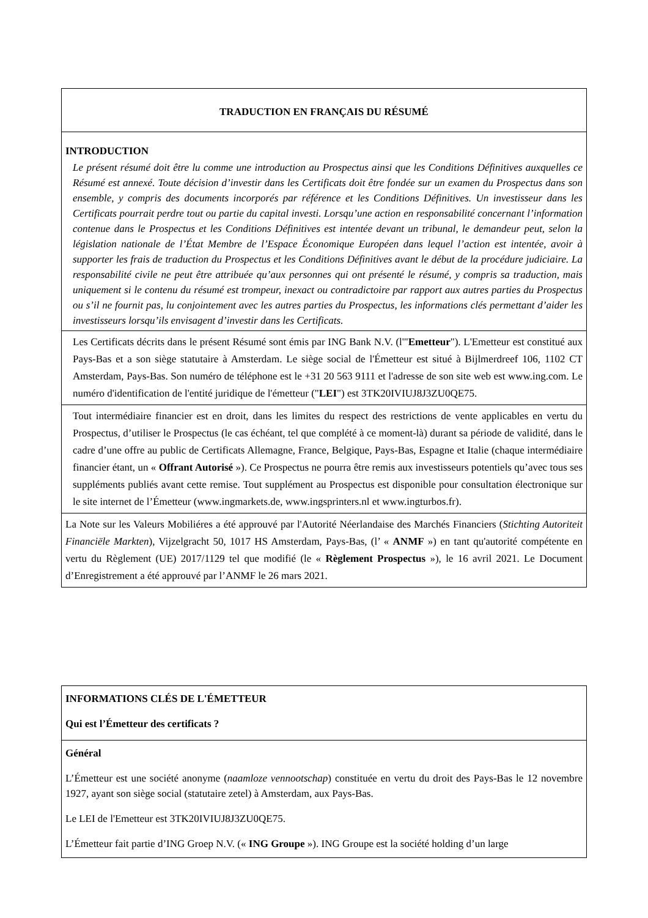TRADUCTION EN FRANÇAIS DU RÉSUMÉ
INTRODUCTION
Le présent résumé doit être lu comme une introduction au Prospectus ainsi que les Conditions Définitives auxquelles ce Résumé est annexé. Toute décision d’investir dans les Certificats doit être fondée sur un examen du Prospectus dans son ensemble, y compris des documents incorporés par référence et les Conditions Définitives. Un investisseur dans les Certificats pourrait perdre tout ou partie du capital investi. Lorsqu’une action en responsabilité concernant l’information contenue dans le Prospectus et les Conditions Définitives est intentée devant un tribunal, le demandeur peut, selon la législation nationale de l’État Membre de l’Espace Économique Européen dans lequel l’action est intentée, avoir à supporter les frais de traduction du Prospectus et les Conditions Définitives avant le début de la procédure judiciaire. La responsabilité civile ne peut être attribuée qu’aux personnes qui ont présenté le résumé, y compris sa traduction, mais uniquement si le contenu du résumé est trompeur, inexact ou contradictoire par rapport aux autres parties du Prospectus ou s’il ne fournit pas, lu conjointement avec les autres parties du Prospectus, les informations clés permettant d’aider les investisseurs lorsqu’ils envisagent d’investir dans les Certificats.
Les Certificats décrits dans le présent Résumé sont émis par ING Bank N.V. (l'"Emetteur"). L'Emetteur est constitué aux Pays-Bas et a son siège statutaire à Amsterdam. Le siège social de l'Émetteur est situé à Bijlmerdreef 106, 1102 CT Amsterdam, Pays-Bas. Son numéro de téléphone est le +31 20 563 9111 et l'adresse de son site web est www.ing.com. Le numéro d'identification de l'entité juridique de l'émetteur ("LEI") est 3TK20IVIUJ8J3ZU0QE75.
Tout intermédiaire financier est en droit, dans les limites du respect des restrictions de vente applicables en vertu du Prospectus, d’utiliser le Prospectus (le cas échéant, tel que complété à ce moment-là) durant sa période de validité, dans le cadre d’une offre au public de Certificats Allemagne, France, Belgique, Pays-Bas, Espagne et Italie (chaque intermédiaire financier étant, un « Offrant Autorisé »). Ce Prospectus ne pourra être remis aux investisseurs potentiels qu’avec tous ses suppléments publiés avant cette remise. Tout supplément au Prospectus est disponible pour consultation électronique sur le site internet de l’Émetteur (www.ingmarkets.de, www.ingsprinters.nl et www.ingturbos.fr).
La Note sur les Valeurs Mobiliéres a été approuvé par l'Autorité Néerlandaise des Marchés Financiers (Stichting Autoriteit Financiële Markten), Vijzelgracht 50, 1017 HS Amsterdam, Pays-Bas, (l’ « ANMF ») en tant qu'autorité compétente en vertu du Règlement (UE) 2017/1129 tel que modifié (le « Règlement Prospectus »), le 16 avril 2021. Le Document d’Enregistrement a été approuvé par l’ANMF le 26 mars 2021.
INFORMATIONS CLÉS DE L'ÉMETTEUR
Qui est l’Émetteur des certificats ?
Général
L’Émetteur est une société anonyme (naamloze vennootschap) constituée en vertu du droit des Pays-Bas le 12 novembre 1927, ayant son siège social (statutaire zetel) à Amsterdam, aux Pays-Bas.
Le LEI de l'Emetteur est 3TK20IVIUJ8J3ZU0QE75.
L’Émetteur fait partie d’ING Groep N.V. (« ING Groupe »). ING Groupe est la société holding d’un large